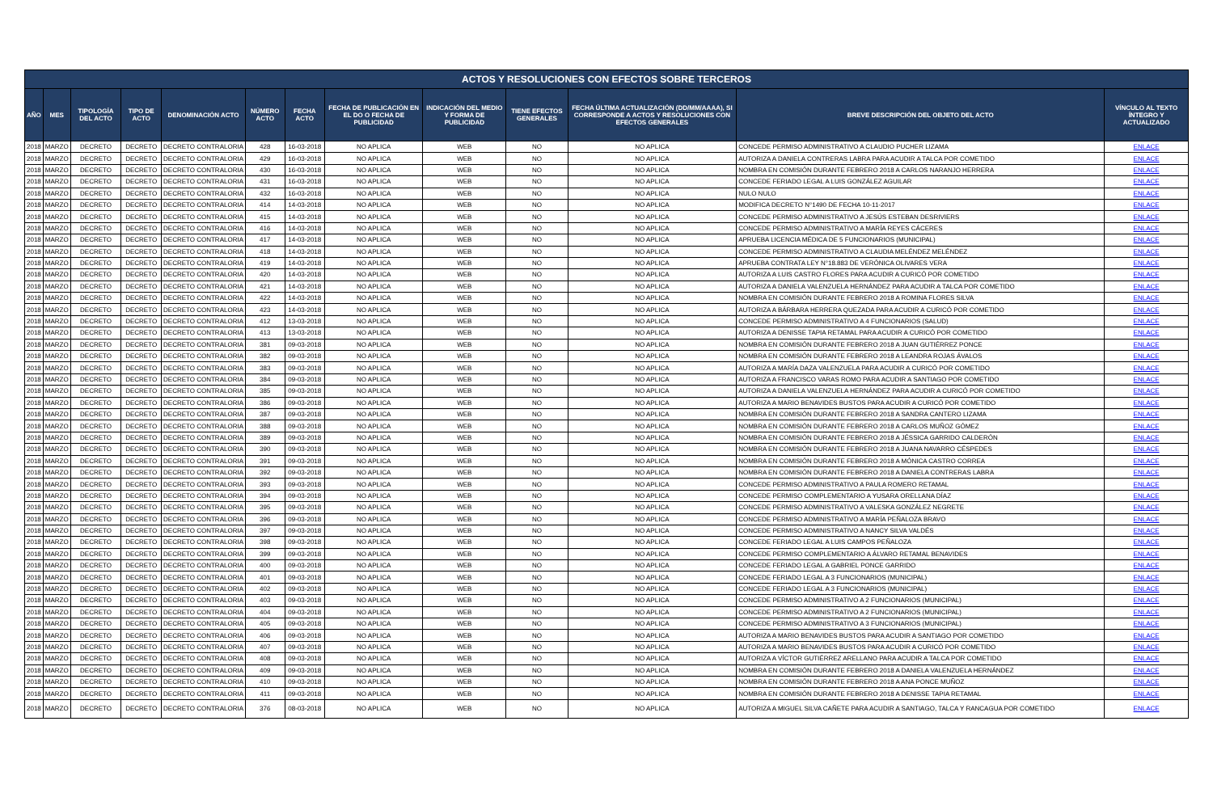| ACTOS Y RESOLUCIONES CON EFECTOS SOBRE TERCEROS | | | | | | | | | | | | |
| --- | --- | --- | --- | --- | --- | --- | --- | --- | --- | --- | --- | --- |
| AÑO | MES | TIPOLOGÍA DEL ACTO | TIPO DE ACTO | DENOMINACIÓN ACTO | NÚMERO ACTO | FECHA ACTO | FECHA DE PUBLICACIÓN EN EL DO O FECHA DE PUBLICIDAD | INDICACIÓN DEL MEDIO Y FORMA DE PUBLICIDAD | TIENE EFECTOS GENERALES | FECHA ÚLTIMA ACTUALIZACIÓN (DD/MM/AAAA), SI CORRESPONDE A ACTOS Y RESOLUCIONES CON EFECTOS GENERALES | BREVE DESCRIPCIÓN DEL OBJETO DEL ACTO | VÍNCULO AL TEXTO ÍNTEGRO Y ACTUALIZADO |
| 2018 | MARZO | DECRETO | DECRETO | DECRETO CONTRALORIA | 428 | 16-03-2018 | NO APLICA | WEB | NO | NO APLICA | CONCEDE PERMISO ADMINISTRATIVO A CLAUDIO PUCHER LIZAMA | ENLACE |
| 2018 | MARZO | DECRETO | DECRETO | DECRETO CONTRALORIA | 429 | 16-03-2018 | NO APLICA | WEB | NO | NO APLICA | AUTORIZA A DANIELA CONTRERAS LABRA PARA ACUDIR A TALCA POR COMETIDO | ENLACE |
| 2018 | MARZO | DECRETO | DECRETO | DECRETO CONTRALORIA | 430 | 16-03-2018 | NO APLICA | WEB | NO | NO APLICA | NOMBRA EN COMISIÓN DURANTE FEBRERO 2018 A CARLOS NARANJO HERRERA | ENLACE |
| 2018 | MARZO | DECRETO | DECRETO | DECRETO CONTRALORIA | 431 | 16-03-2018 | NO APLICA | WEB | NO | NO APLICA | CONCEDE FERIADO LEGAL A LUIS GONZÁLEZ AGUILAR | ENLACE |
| 2018 | MARZO | DECRETO | DECRETO | DECRETO CONTRALORIA | 432 | 16-03-2018 | NO APLICA | WEB | NO | NO APLICA | NULO NULO | ENLACE |
| 2018 | MARZO | DECRETO | DECRETO | DECRETO CONTRALORIA | 414 | 14-03-2018 | NO APLICA | WEB | NO | NO APLICA | MODIFICA DECRETO N°1490 DE FECHA 10-11-2017 | ENLACE |
| 2018 | MARZO | DECRETO | DECRETO | DECRETO CONTRALORIA | 415 | 14-03-2018 | NO APLICA | WEB | NO | NO APLICA | CONCEDE PERMISO ADMINISTRATIVO A JESÚS ESTEBAN DESRIVIERS | ENLACE |
| 2018 | MARZO | DECRETO | DECRETO | DECRETO CONTRALORIA | 416 | 14-03-2018 | NO APLICA | WEB | NO | NO APLICA | CONCEDE PERMISO ADMINISTRATIVO A MARÍA REYES CÁCERES | ENLACE |
| 2018 | MARZO | DECRETO | DECRETO | DECRETO CONTRALORIA | 417 | 14-03-2018 | NO APLICA | WEB | NO | NO APLICA | APRUEBA LICENCIA MÉDICA DE 5 FUNCIONARIOS (MUNICIPAL) | ENLACE |
| 2018 | MARZO | DECRETO | DECRETO | DECRETO CONTRALORIA | 418 | 14-03-2018 | NO APLICA | WEB | NO | NO APLICA | CONCEDE PERMISO ADMINISTRATIVO A CLAUDIA MELÉNDEZ MELÉNDEZ | ENLACE |
| 2018 | MARZO | DECRETO | DECRETO | DECRETO CONTRALORIA | 419 | 14-03-2018 | NO APLICA | WEB | NO | NO APLICA | APRUEBA CONTRATA LEY N°18.883 DE VERÓNICA OLIVARES VERA | ENLACE |
| 2018 | MARZO | DECRETO | DECRETO | DECRETO CONTRALORIA | 420 | 14-03-2018 | NO APLICA | WEB | NO | NO APLICA | AUTORIZA A LUIS CASTRO FLORES PARA ACUDIR A CURICÓ POR COMETIDO | ENLACE |
| 2018 | MARZO | DECRETO | DECRETO | DECRETO CONTRALORIA | 421 | 14-03-2018 | NO APLICA | WEB | NO | NO APLICA | AUTORIZA A DANIELA VALENZUELA HERNÁNDEZ PARA ACUDIR A TALCA POR COMETIDO | ENLACE |
| 2018 | MARZO | DECRETO | DECRETO | DECRETO CONTRALORIA | 422 | 14-03-2018 | NO APLICA | WEB | NO | NO APLICA | NOMBRA EN COMISIÓN DURANTE FEBRERO 2018 A ROMINA FLORES SILVA | ENLACE |
| 2018 | MARZO | DECRETO | DECRETO | DECRETO CONTRALORIA | 423 | 14-03-2018 | NO APLICA | WEB | NO | NO APLICA | AUTORIZA A BÁRBARA HERRERA QUEZADA PARA ACUDIR A CURICÓ POR COMETIDO | ENLACE |
| 2018 | MARZO | DECRETO | DECRETO | DECRETO CONTRALORIA | 412 | 13-03-2018 | NO APLICA | WEB | NO | NO APLICA | CONCEDE PERMISO ADMINISTRATIVO A 4 FUNCIONARIOS (SALUD) | ENLACE |
| 2018 | MARZO | DECRETO | DECRETO | DECRETO CONTRALORIA | 413 | 13-03-2018 | NO APLICA | WEB | NO | NO APLICA | AUTORIZA A DENISSE TAPIA RETAMAL PARA ACUDIR A CURICÓ POR COMETIDO | ENLACE |
| 2018 | MARZO | DECRETO | DECRETO | DECRETO CONTRALORIA | 381 | 09-03-2018 | NO APLICA | WEB | NO | NO APLICA | NOMBRA EN COMISIÓN DURANTE FEBRERO 2018 A JUAN GUTIÉRREZ PONCE | ENLACE |
| 2018 | MARZO | DECRETO | DECRETO | DECRETO CONTRALORIA | 382 | 09-03-2018 | NO APLICA | WEB | NO | NO APLICA | NOMBRA EN COMISIÓN DURANTE FEBRERO 2018 A LEANDRA ROJAS ÁVALOS | ENLACE |
| 2018 | MARZO | DECRETO | DECRETO | DECRETO CONTRALORIA | 383 | 09-03-2018 | NO APLICA | WEB | NO | NO APLICA | AUTORIZA A MARÍA DAZA VALENZUELA PARA ACUDIR A CURICÓ POR COMETIDO | ENLACE |
| 2018 | MARZO | DECRETO | DECRETO | DECRETO CONTRALORIA | 384 | 09-03-2018 | NO APLICA | WEB | NO | NO APLICA | AUTORIZA A FRANCISCO VARAS ROMO PARA ACUDIR A SANTIAGO POR COMETIDO | ENLACE |
| 2018 | MARZO | DECRETO | DECRETO | DECRETO CONTRALORIA | 385 | 09-03-2018 | NO APLICA | WEB | NO | NO APLICA | AUTORIZA A DANIELA VALENZUELA HERNÁNDEZ PARA ACUDIR A CURICÓ POR COMETIDO | ENLACE |
| 2018 | MARZO | DECRETO | DECRETO | DECRETO CONTRALORIA | 386 | 09-03-2018 | NO APLICA | WEB | NO | NO APLICA | AUTORIZA A MARIO BENAVIDES BUSTOS PARA ACUDIR A CURICÓ POR COMETIDO | ENLACE |
| 2018 | MARZO | DECRETO | DECRETO | DECRETO CONTRALORIA | 387 | 09-03-2018 | NO APLICA | WEB | NO | NO APLICA | NOMBRA EN COMISIÓN DURANTE FEBRERO 2018 A SANDRA CANTERO LIZAMA | ENLACE |
| 2018 | MARZO | DECRETO | DECRETO | DECRETO CONTRALORIA | 388 | 09-03-2018 | NO APLICA | WEB | NO | NO APLICA | NOMBRA EN COMISIÓN DURANTE FEBRERO 2018 A CARLOS MUÑOZ GÓMEZ | ENLACE |
| 2018 | MARZO | DECRETO | DECRETO | DECRETO CONTRALORIA | 389 | 09-03-2018 | NO APLICA | WEB | NO | NO APLICA | NOMBRA EN COMISIÓN DURANTE FEBRERO 2018 A JÉSSICA GARRIDO CALDERÓN | ENLACE |
| 2018 | MARZO | DECRETO | DECRETO | DECRETO CONTRALORIA | 390 | 09-03-2018 | NO APLICA | WEB | NO | NO APLICA | NOMBRA EN COMISIÓN DURANTE FEBRERO 2018 A JUANA NAVARRO CÉSPEDES | ENLACE |
| 2018 | MARZO | DECRETO | DECRETO | DECRETO CONTRALORIA | 391 | 09-03-2018 | NO APLICA | WEB | NO | NO APLICA | NOMBRA EN COMISIÓN DURANTE FEBRERO 2018 A MÓNICA CASTRO CORREA | ENLACE |
| 2018 | MARZO | DECRETO | DECRETO | DECRETO CONTRALORIA | 392 | 09-03-2018 | NO APLICA | WEB | NO | NO APLICA | NOMBRA EN COMISIÓN DURANTE FEBRERO 2018 A DANIELA CONTRERAS LABRA | ENLACE |
| 2018 | MARZO | DECRETO | DECRETO | DECRETO CONTRALORIA | 393 | 09-03-2018 | NO APLICA | WEB | NO | NO APLICA | CONCEDE PERMISO ADMINISTRATIVO A PAULA ROMERO RETAMAL | ENLACE |
| 2018 | MARZO | DECRETO | DECRETO | DECRETO CONTRALORIA | 394 | 09-03-2018 | NO APLICA | WEB | NO | NO APLICA | CONCEDE PERMISO COMPLEMENTARIO A YUSARA ORELLANA DÍAZ | ENLACE |
| 2018 | MARZO | DECRETO | DECRETO | DECRETO CONTRALORIA | 395 | 09-03-2018 | NO APLICA | WEB | NO | NO APLICA | CONCEDE PERMISO ADMINISTRATIVO A VALESKA GONZÁLEZ NEGRETE | ENLACE |
| 2018 | MARZO | DECRETO | DECRETO | DECRETO CONTRALORIA | 396 | 09-03-2018 | NO APLICA | WEB | NO | NO APLICA | CONCEDE PERMISO ADMINISTRATIVO A MARÍA PEÑALOZA BRAVO | ENLACE |
| 2018 | MARZO | DECRETO | DECRETO | DECRETO CONTRALORIA | 397 | 09-03-2018 | NO APLICA | WEB | NO | NO APLICA | CONCEDE PERMISO ADMINISTRATIVO A NANCY SILVA VALDÉS | ENLACE |
| 2018 | MARZO | DECRETO | DECRETO | DECRETO CONTRALORIA | 398 | 09-03-2018 | NO APLICA | WEB | NO | NO APLICA | CONCEDE FERIADO LEGAL A LUIS CAMPOS PEÑALOZA | ENLACE |
| 2018 | MARZO | DECRETO | DECRETO | DECRETO CONTRALORIA | 399 | 09-03-2018 | NO APLICA | WEB | NO | NO APLICA | CONCEDE PERMISO COMPLEMENTARIO A ÁLVARO RETAMAL BENAVIDES | ENLACE |
| 2018 | MARZO | DECRETO | DECRETO | DECRETO CONTRALORIA | 400 | 09-03-2018 | NO APLICA | WEB | NO | NO APLICA | CONCEDE FERIADO LEGAL A GABRIEL PONCE GARRIDO | ENLACE |
| 2018 | MARZO | DECRETO | DECRETO | DECRETO CONTRALORIA | 401 | 09-03-2018 | NO APLICA | WEB | NO | NO APLICA | CONCEDE FERIADO LEGAL A 3 FUNCIONARIOS (MUNICIPAL) | ENLACE |
| 2018 | MARZO | DECRETO | DECRETO | DECRETO CONTRALORIA | 402 | 09-03-2018 | NO APLICA | WEB | NO | NO APLICA | CONCEDE FERIADO LEGAL A 3 FUNCIONARIOS (MUNICIPAL) | ENLACE |
| 2018 | MARZO | DECRETO | DECRETO | DECRETO CONTRALORIA | 403 | 09-03-2018 | NO APLICA | WEB | NO | NO APLICA | CONCEDE PERMISO ADMINISTRATIVO A 2 FUNCIONARIOS (MUNICIPAL) | ENLACE |
| 2018 | MARZO | DECRETO | DECRETO | DECRETO CONTRALORIA | 404 | 09-03-2018 | NO APLICA | WEB | NO | NO APLICA | CONCEDE PERMISO ADMINISTRATIVO A 2 FUNCIONARIOS (MUNICIPAL) | ENLACE |
| 2018 | MARZO | DECRETO | DECRETO | DECRETO CONTRALORIA | 405 | 09-03-2018 | NO APLICA | WEB | NO | NO APLICA | CONCEDE PERMISO ADMINISTRATIVO A 3 FUNCIONARIOS (MUNICIPAL) | ENLACE |
| 2018 | MARZO | DECRETO | DECRETO | DECRETO CONTRALORIA | 406 | 09-03-2018 | NO APLICA | WEB | NO | NO APLICA | AUTORIZA A MARIO BENAVIDES BUSTOS PARA ACUDIR A SANTIAGO POR COMETIDO | ENLACE |
| 2018 | MARZO | DECRETO | DECRETO | DECRETO CONTRALORIA | 407 | 09-03-2018 | NO APLICA | WEB | NO | NO APLICA | AUTORIZA A MARIO BENAVIDES BUSTOS PARA ACUDIR A CURICÓ POR COMETIDO | ENLACE |
| 2018 | MARZO | DECRETO | DECRETO | DECRETO CONTRALORIA | 408 | 09-03-2018 | NO APLICA | WEB | NO | NO APLICA | AUTORIZA A VÍCTOR GUTIÉRREZ ARELLANO PARA ACUDIR A TALCA POR COMETIDO | ENLACE |
| 2018 | MARZO | DECRETO | DECRETO | DECRETO CONTRALORIA | 409 | 09-03-2018 | NO APLICA | WEB | NO | NO APLICA | NOMBRA EN COMISIÓN DURANTE FEBRERO 2018 A DANIELA VALENZUELA HERNÁNDEZ | ENLACE |
| 2018 | MARZO | DECRETO | DECRETO | DECRETO CONTRALORIA | 410 | 09-03-2018 | NO APLICA | WEB | NO | NO APLICA | NOMBRA EN COMISIÓN DURANTE FEBRERO 2018 A ANA PONCE MUÑOZ | ENLACE |
| 2018 | MARZO | DECRETO | DECRETO | DECRETO CONTRALORIA | 411 | 09-03-2018 | NO APLICA | WEB | NO | NO APLICA | NOMBRA EN COMISIÓN DURANTE FEBRERO 2018 A DENISSE TAPIA RETAMAL | ENLACE |
| 2018 | MARZO | DECRETO | DECRETO | DECRETO CONTRALORIA | 376 | 08-03-2018 | NO APLICA | WEB | NO | NO APLICA | AUTORIZA A MIGUEL SILVA CAÑETE PARA ACUDIR A SANTIAGO, TALCA Y RANCAGUA POR COMETIDO | ENLACE |